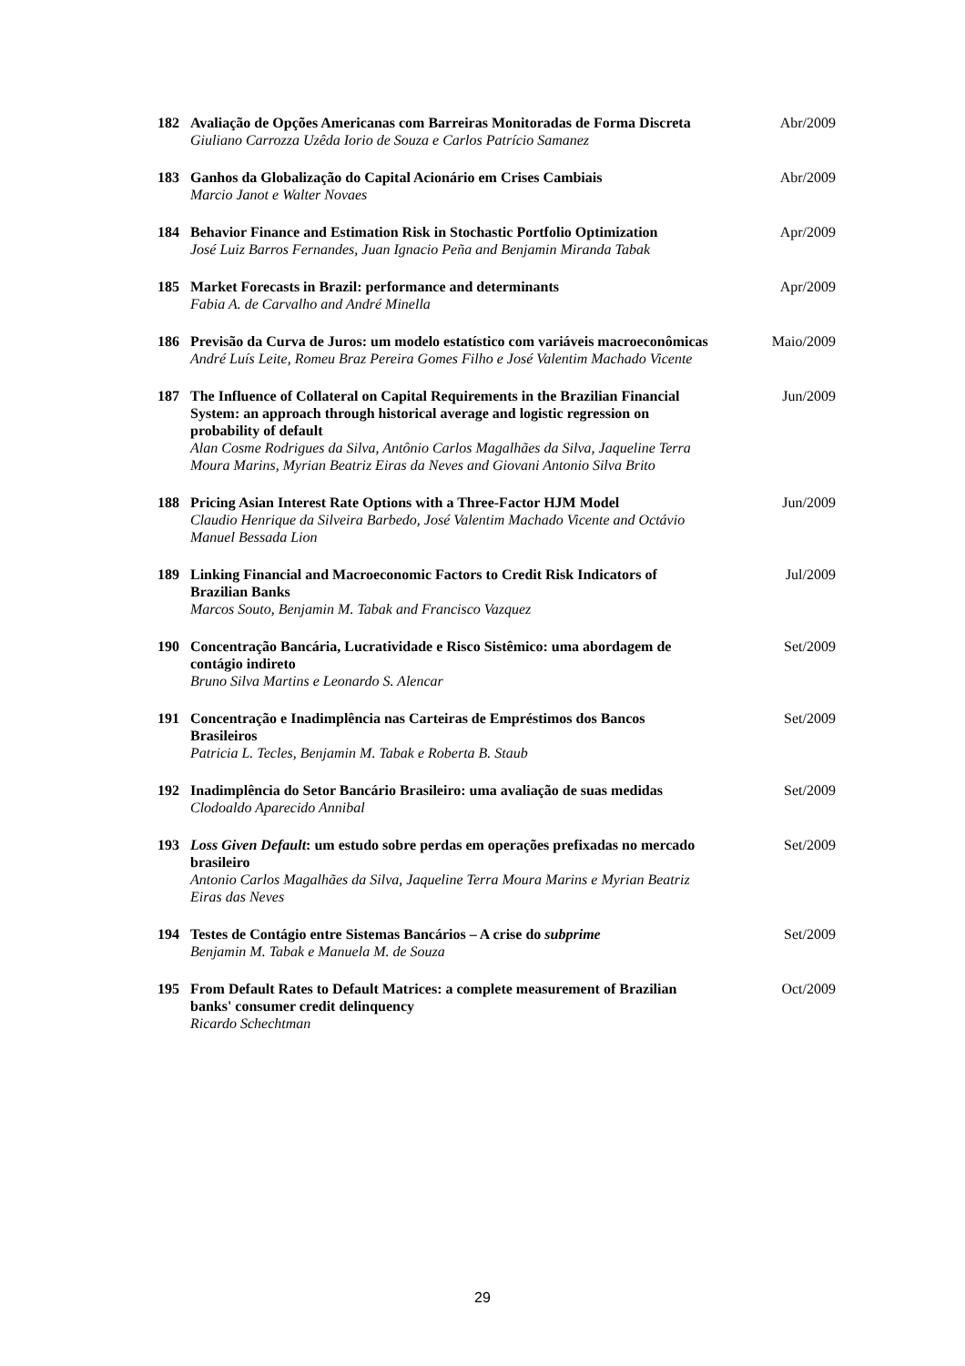| 182 | Avaliação de Opções Americanas com Barreiras Monitoradas de Forma Discreta Giuliano Carrozza Uzêda Iorio de Souza e Carlos Patrício Samanez | Abr/2009 |
| 183 | Ganhos da Globalização do Capital Acionário em Crises Cambiais Marcio Janot e Walter Novaes | Abr/2009 |
| 184 | Behavior Finance and Estimation Risk in Stochastic Portfolio Optimization José Luiz Barros Fernandes, Juan Ignacio Peña and Benjamin Miranda Tabak | Apr/2009 |
| 185 | Market Forecasts in Brazil: performance and determinants Fabia A. de Carvalho and André Minella | Apr/2009 |
| 186 | Previsão da Curva de Juros: um modelo estatístico com variáveis macroeconômicas André Luís Leite, Romeu Braz Pereira Gomes Filho e José Valentim Machado Vicente | Maio/2009 |
| 187 | The Influence of Collateral on Capital Requirements in the Brazilian Financial System: an approach through historical average and logistic regression on probability of default Alan Cosme Rodrigues da Silva, Antônio Carlos Magalhães da Silva, Jaqueline Terra Moura Marins, Myrian Beatriz Eiras da Neves and Giovani Antonio Silva Brito | Jun/2009 |
| 188 | Pricing Asian Interest Rate Options with a Three-Factor HJM Model Claudio Henrique da Silveira Barbedo, José Valentim Machado Vicente and Octávio Manuel Bessada Lion | Jun/2009 |
| 189 | Linking Financial and Macroeconomic Factors to Credit Risk Indicators of Brazilian Banks Marcos Souto, Benjamin M. Tabak and Francisco Vazquez | Jul/2009 |
| 190 | Concentração Bancária, Lucratividade e Risco Sistêmico: uma abordagem de contágio indireto Bruno Silva Martins e Leonardo S. Alencar | Set/2009 |
| 191 | Concentração e Inadimplência nas Carteiras de Empréstimos dos Bancos Brasileiros Patricia L. Tecles, Benjamin M. Tabak e Roberta B. Staub | Set/2009 |
| 192 | Inadimplência do Setor Bancário Brasileiro: uma avaliação de suas medidas Clodoaldo Aparecido Annibal | Set/2009 |
| 193 | Loss Given Default : um estudo sobre perdas em operações prefixadas no mercado brasileiro Antonio Carlos Magalhães da Silva, Jaqueline Terra Moura Marins e Myrian Beatriz Eiras das Neves | Set/2009 |
| 194 | Testes de Contágio entre Sistemas Bancários – A crise do subprime Benjamin M. Tabak e Manuela M. de Souza | Set/2009 |
| 195 | From Default Rates to Default Matrices: a complete measurement of Brazilian banks' consumer credit delinquency Ricardo Schechtman | Oct/2009 |
29